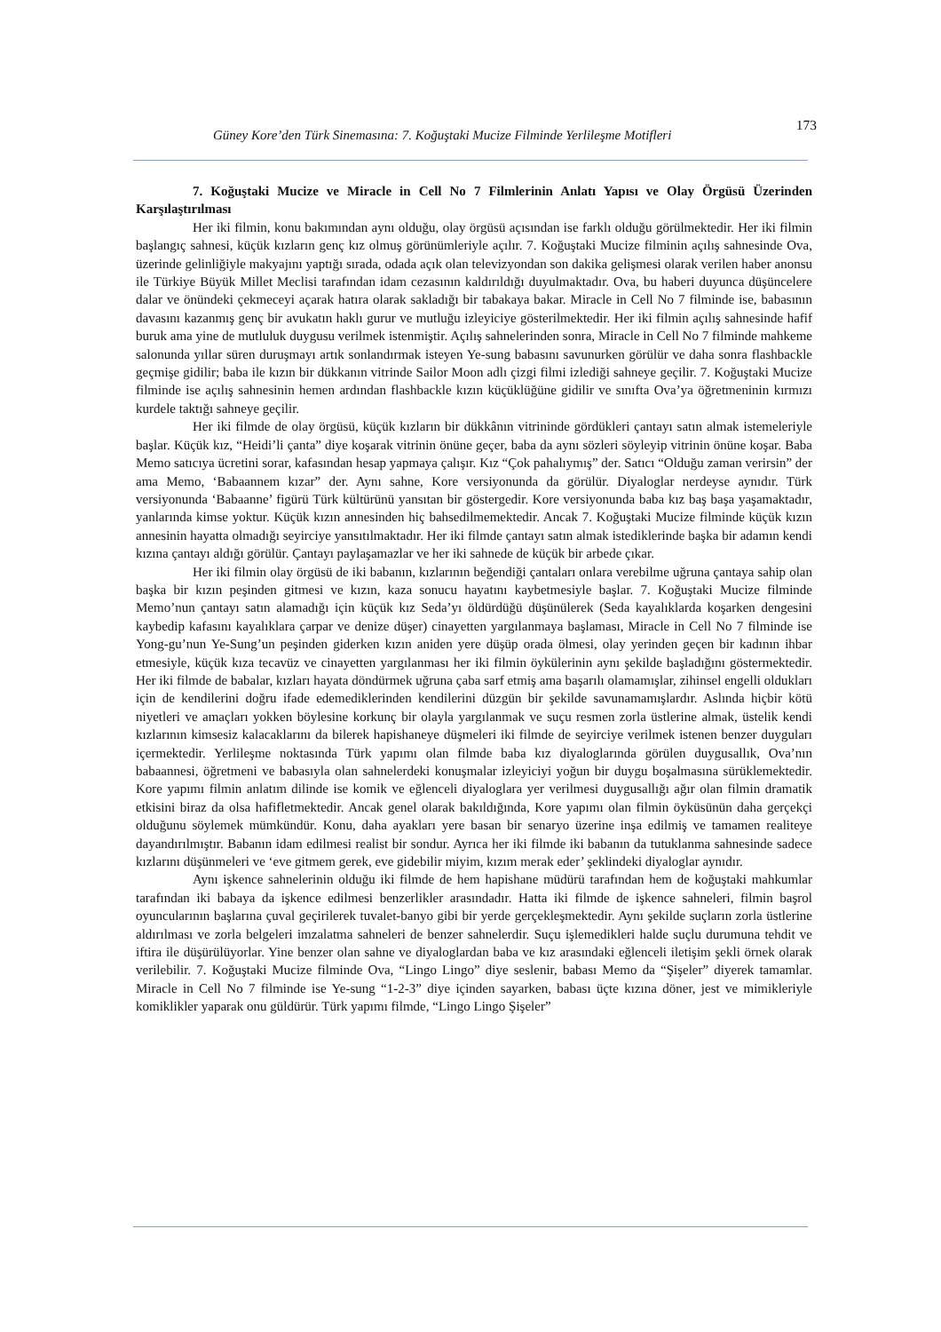Güney Kore’den Türk Sinemasına: 7. Koğuştaki Mucize Filminde Yerlileşme Motifleri 173
7. Koğuştaki Mucize ve Miracle in Cell No 7 Filmlerinin Anlatı Yapısı ve Olay Örgüsü Üzerinden Karşılaştırılması
Her iki filmin, konu bakımından aynı olduğu, olay örgüsü açısından ise farklı olduğu görülmektedir. Her iki filmin başlangıç sahnesi, küçük kızların genç kız olmuş görünümleriyle açılır. 7. Koğuştaki Mucize filminin açılış sahnesinde Ova, üzerinde gelinliğiyle makyajını yaptığı sırada, odada açık olan televizyondan son dakika gelişmesi olarak verilen haber anonsu ile Türkiye Büyük Millet Meclisi tarafından idam cezasının kaldırıldığı duyulmaktadır. Ova, bu haberi duyunca düşüncelere dalar ve önündeki çekmeceyi açarak hatıra olarak sakladığı bir tabakaya bakar. Miracle in Cell No 7 filminde ise, babasının davasını kazanmış genç bir avukatın haklı gurur ve mutluğu izleyiciye gösterilmektedir. Her iki filmin açılış sahnesinde hafif buruk ama yine de mutluluk duygusu verilmek istenmiştir. Açılış sahnelerinden sonra, Miracle in Cell No 7 filminde mahkeme salonunda yıllar süren duruşmayı artık sonlandırmak isteyen Ye-sung babasını savunurken görülür ve daha sonra flashbackle geçmişe gidilir; baba ile kızın bir dükkanın vitrinde Sailor Moon adlı çizgi filmi izlediği sahneye geçilir. 7. Koğuştaki Mucize filminde ise açılış sahnesinin hemen ardından flashbackle kızın küçüklüğüne gidilir ve sınıfta Ova’ya öğretmeninin kırmızı kurdele taktığı sahneye geçilir.
Her iki filmde de olay örgüsü, küçük kızların bir dükkânın vitrininde gördükleri çantayı satın almak istemeleriyle başlar. Küçük kız, “Heidi’li çanta” diye koşarak vitrinin önüne geçer, baba da aynı sözleri söyleyip vitrinin önüne koşar. Baba Memo satıcıya ücretini sorar, kafasından hesap yapmaya çalışır. Kız “Çok pahalıymış” der. Satıcı “Olduğu zaman verirsin” der ama Memo, ‘Babaannem kızar” der. Aynı sahne, Kore versiyonunda da görülür. Diyaloglar nerdeyse aynıdır. Türk versiyonunda ‘Babaanne’ figürü Türk kültürünü yansıtan bir göstergedir. Kore versiyonunda baba kız baş başa yaşamaktadır, yanlarında kimse yoktur. Küçük kızın annesinden hiç bahsedilmemektedir. Ancak 7. Koğuştaki Mucize filminde küçük kızın annesinin hayatta olmadığı seyirciye yansıtılmaktadır. Her iki filmde çantayı satın almak istediklerinde başka bir adamın kendi kızına çantayı aldığı görülür. Çantayı paylaşamazlar ve her iki sahnede de küçük bir arbede çıkar.
Her iki filmin olay örgüsü de iki babanın, kızlarının beğendiği çantaları onlara verebilme uğruna çantaya sahip olan başka bir kızın peşinden gitmesi ve kızın, kaza sonucu hayatını kaybetmesiyle başlar. 7. Koğuştaki Mucize filminde Memo’nun çantayı satın alamadığı için küçük kız Seda’yı öldürdüğü düşünülerek (Seda kayalıklarda koşarken dengesini kaybedip kafasını kayalıklara çarpar ve denize düşer) cinayetten yargılanmaya başlaması, Miracle in Cell No 7 filminde ise Yong-gu’nun Ye-Sung’un peşinden giderken kızın aniden yere düşüp orada ölmesi, olay yerinden geçen bir kadının ihbar etmesiyle, küçük kıza tecavüz ve cinayetten yargılanması her iki filmin öykülerinin aynı şekilde başladığını göstermektedir. Her iki filmde de babalar, kızları hayata döndürmek uğruna çaba sarf etmiş ama başarılı olamamışlar, zihinsel engelli oldukları için de kendilerini doğru ifade edemediklerinden kendilerini düzgün bir şekilde savunamamışlardır. Aslında hiçbir kötü niyetleri ve amaçları yokken böylesine korkunç bir olayla yargılanmak ve suçu resmen zorla üstlerine almak, üstelik kendi kızlarının kimsesiz kalacaklarını da bilerek hapishaneye düşmeleri iki filmde de seyirciye verilmek istenen benzer duyguları içermektedir. Yerlileşme noktasında Türk yapımı olan filmde baba kız diyaloglarında görülen duygusallık, Ova’nın babaannesi, öğretmeni ve babasıyla olan sahnelerdeki konuşmalar izleyiciyi yoğun bir duygu boşalmasına sürüklemektedir. Kore yapımı filmin anlatım dilinde ise komik ve eğlenceli diyaloglara yer verilmesi duygusallığı ağır olan filmin dramatik etkisini biraz da olsa hafifletmektedir. Ancak genel olarak bakıldığında, Kore yapımı olan filmin öyküsünün daha gerçekçi olduğunu söylemek mümkündür. Konu, daha ayakları yere basan bir senaryo üzerine inşa edilmiş ve tamamen realiteye dayandırılmıştır. Babanın idam edilmesi realist bir sondur. Ayrıca her iki filmde iki babanın da tutuklanma sahnesinde sadece kızlarını düşünmeleri ve ‘eve gitmem gerek, eve gidebilir miyim, kızım merak eder’ şeklindeki diyaloglar aynıdır.
Aynı işkence sahnelerinin olduğu iki filmde de hem hapishane müdürü tarafından hem de koğuştaki mahkumlar tarafından iki babaya da işkence edilmesi benzerlikler arasındadır. Hatta iki filmde de işkence sahneleri, filmin başrol oyuncularının başlarına çuval geçirilerek tuvalet-banyo gibi bir yerde gerçekleşmektedir. Aynı şekilde suçların zorla üstlerine aldırılması ve zorla belgeleri imzalatma sahneleri de benzer sahnelerdir. Suçu işlemedikleri halde suçlu durumuna tehdit ve iftira ile düşürülüyorlar. Yine benzer olan sahne ve diyaloglardan baba ve kız arasındaki eğlenceli iletişim şekli örnek olarak verilebilir. 7. Koğuştaki Mucize filminde Ova, “Lingo Lingo” diye seslenir, babası Memo da “Şişeler” diyerek tamamlar. Miracle in Cell No 7 filminde ise Ye-sung “1-2-3” diye içinden sayarken, babası üçte kızına döner, jest ve mimikleriyle komiklikler yaparak onu güldürür. Türk yapımı filmde, “Lingo Lingo Şişeler”